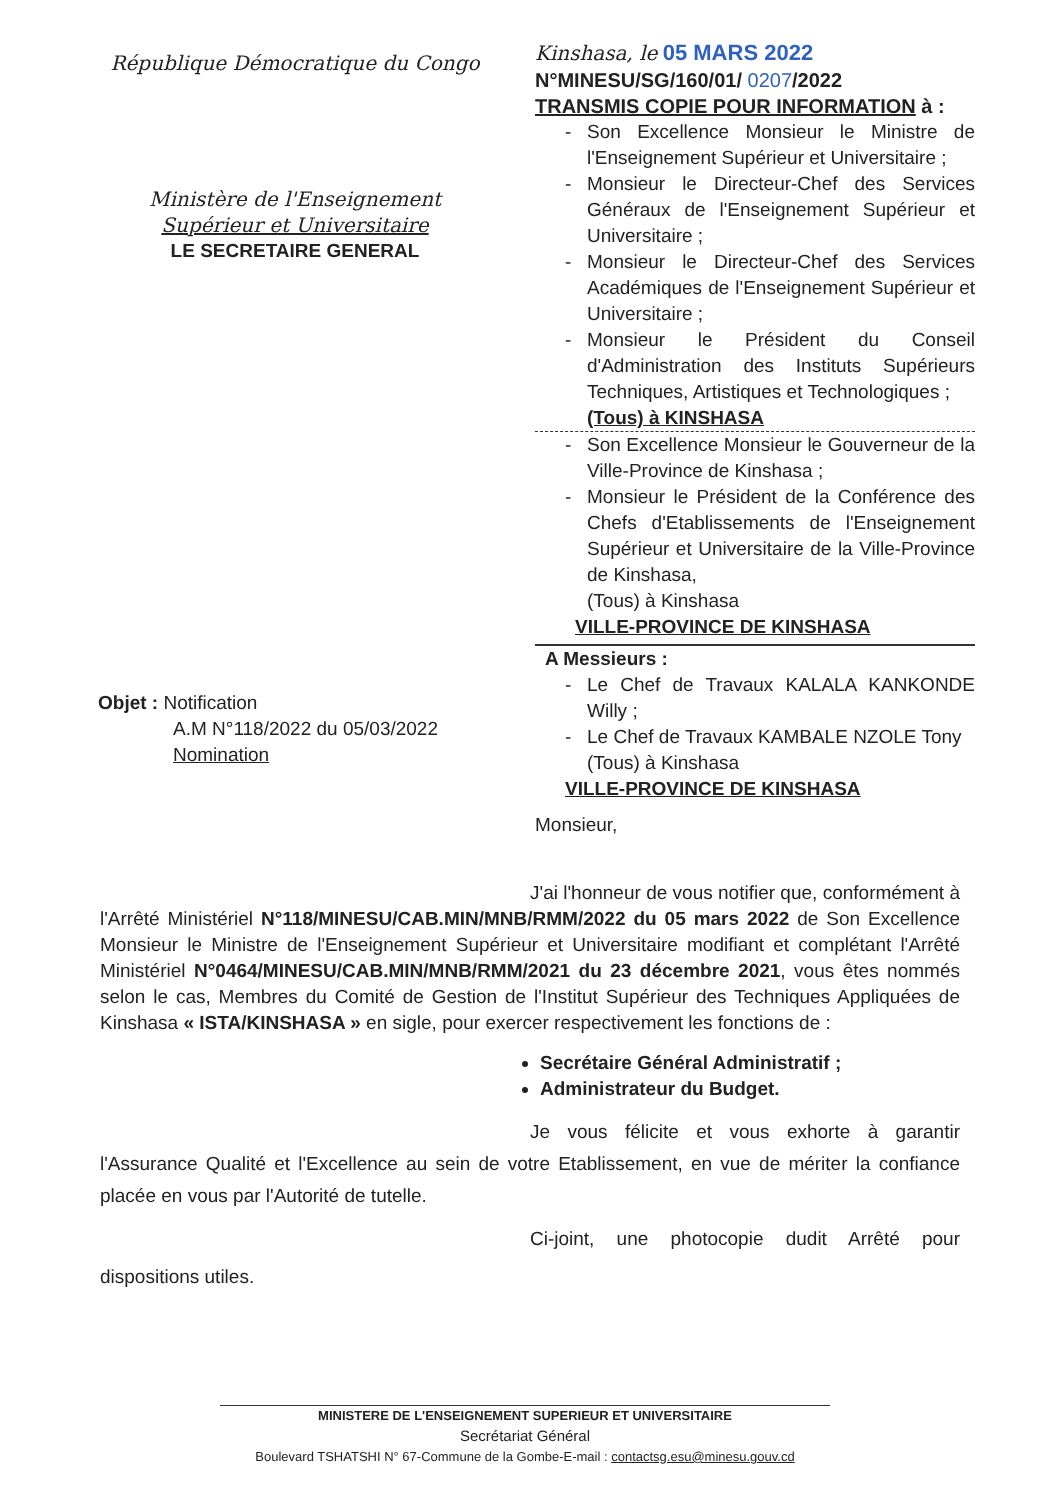République Démocratique du Congo
Ministère de l'Enseignement
Supérieur et Universitaire
LE SECRETAIRE GENERAL
Kinshasa, le 05 MARS 2022
N°MINESU/SG/160/01/ 0207/2022
TRANSMIS COPIE POUR INFORMATION à :
- Son Excellence Monsieur le Ministre de l'Enseignement Supérieur et Universitaire ;
- Monsieur le Directeur-Chef des Services Généraux de l'Enseignement Supérieur et Universitaire ;
- Monsieur le Directeur-Chef des Services Académiques de l'Enseignement Supérieur et Universitaire ;
- Monsieur le Président du Conseil d'Administration des Instituts Supérieurs Techniques, Artistiques et Technologiques ;
(Tous) à KINSHASA
- Son Excellence Monsieur le Gouverneur de la Ville-Province de Kinshasa ;
- Monsieur le Président de la Conférence des Chefs d'Etablissements de l'Enseignement Supérieur et Universitaire de la Ville-Province de Kinshasa,
(Tous) à Kinshasa
VILLE-PROVINCE DE KINSHASA
A Messieurs :
- Le Chef de Travaux KALALA KANKONDE Willy ;
- Le Chef de Travaux KAMBALE NZOLE Tony
(Tous) à Kinshasa
VILLE-PROVINCE DE KINSHASA
Monsieur,
Objet : Notification
A.M N°118/2022 du 05/03/2022
Nomination
J'ai l'honneur de vous notifier que, conformément à l'Arrêté Ministériel N°118/MINESU/CAB.MIN/MNB/RMM/2022 du 05 mars 2022 de Son Excellence Monsieur le Ministre de l'Enseignement Supérieur et Universitaire modifiant et complétant l'Arrêté Ministériel N°0464/MINESU/CAB.MIN/MNB/RMM/2021 du 23 décembre 2021, vous êtes nommés selon le cas, Membres du Comité de Gestion de l'Institut Supérieur des Techniques Appliquées de Kinshasa « ISTA/KINSHASA » en sigle, pour exercer respectivement les fonctions de :
Secrétaire Général Administratif ;
Administrateur du Budget.
Je vous félicite et vous exhorte à garantir l'Assurance Qualité et l'Excellence au sein de votre Etablissement, en vue de mériter la confiance placée en vous par l'Autorité de tutelle.
Ci-joint, une photocopie dudit Arrêté pour dispositions utiles.
MINISTERE DE L'ENSEIGNEMENT SUPERIEUR ET UNIVERSITAIRE
Secrétariat Général
Boulevard TSHATSHI N° 67-Commune de la Gombe-E-mail : contactsg.esu@minesu.gouv.cd